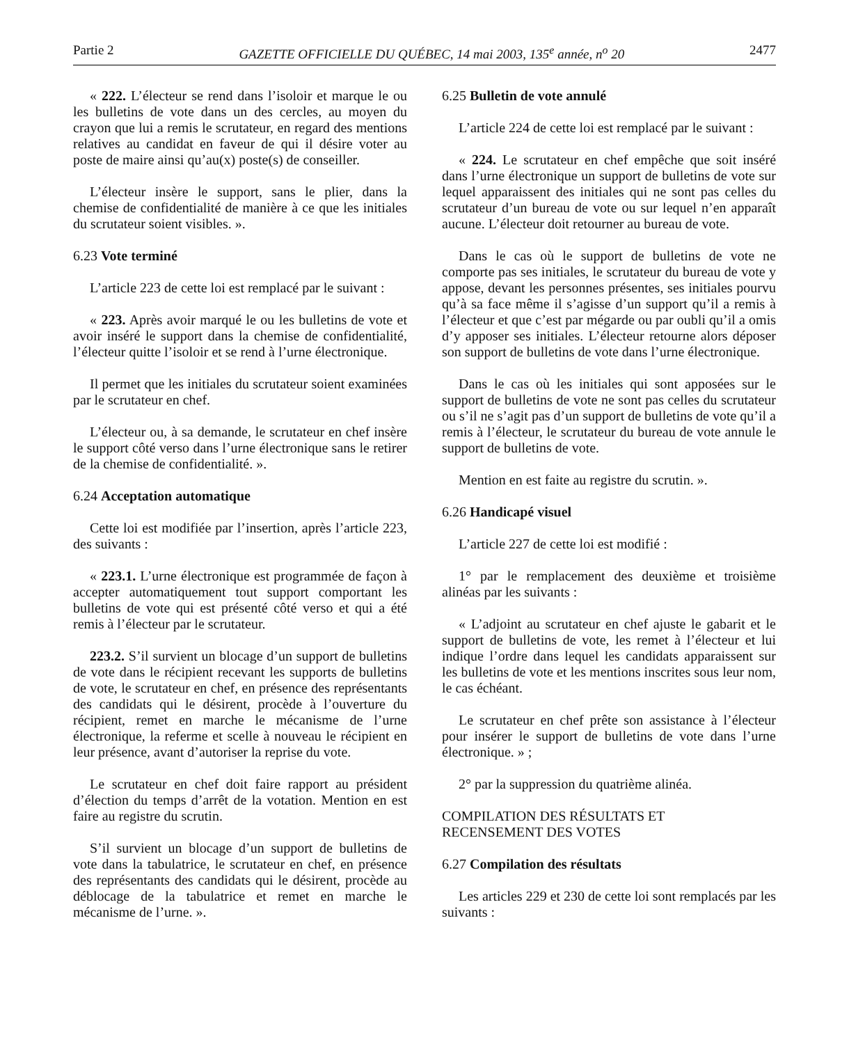Partie 2 GAZETTE OFFICIELLE DU QUÉBEC, 14 mai 2003, 135<sup>e</sup> année, n<sup>o</sup> 20 2477
« 222. L’électeur se rend dans l’isoloir et marque le ou les bulletins de vote dans un des cercles, au moyen du crayon que lui a remis le scrutateur, en regard des mentions relatives au candidat en faveur de qui il désire voter au poste de maire ainsi qu’au(x) poste(s) de conseiller.
L’électeur insère le support, sans le plier, dans la chemise de confidentialité de manière à ce que les initiales du scrutateur soient visibles. ».
6.23 Vote terminé
L’article 223 de cette loi est remplacé par le suivant :
« 223. Après avoir marqué le ou les bulletins de vote et avoir inséré le support dans la chemise de confidentialité, l’électeur quitte l’isoloir et se rend à l’urne électronique.
Il permet que les initiales du scrutateur soient examinées par le scrutateur en chef.
L’électeur ou, à sa demande, le scrutateur en chef insère le support côté verso dans l’urne électronique sans le retirer de la chemise de confidentialité. ».
6.24 Acceptation automatique
Cette loi est modifiée par l’insertion, après l’article 223, des suivants :
« 223.1. L’urne électronique est programmée de façon à accepter automatiquement tout support comportant les bulletins de vote qui est présenté côté verso et qui a été remis à l’électeur par le scrutateur.
223.2. S’il survient un blocage d’un support de bulletins de vote dans le récipient recevant les supports de bulletins de vote, le scrutateur en chef, en présence des représentants des candidats qui le désirent, procède à l’ouverture du récipient, remet en marche le mécanisme de l’urne électronique, la referme et scelle à nouveau le récipient en leur présence, avant d’autoriser la reprise du vote.
Le scrutateur en chef doit faire rapport au président d’élection du temps d’arrêt de la votation. Mention en est faire au registre du scrutin.
S’il survient un blocage d’un support de bulletins de vote dans la tabulatrice, le scrutateur en chef, en présence des représentants des candidats qui le désirent, procède au déblocage de la tabulatrice et remet en marche le mécanisme de l’urne. ».
6.25 Bulletin de vote annulé
L’article 224 de cette loi est remplacé par le suivant :
« 224. Le scrutateur en chef empêche que soit inséré dans l’urne électronique un support de bulletins de vote sur lequel apparaissent des initiales qui ne sont pas celles du scrutateur d’un bureau de vote ou sur lequel n’en apparaît aucune. L’électeur doit retourner au bureau de vote.
Dans le cas où le support de bulletins de vote ne comporte pas ses initiales, le scrutateur du bureau de vote y appose, devant les personnes présentes, ses initiales pourvu qu’à sa face même il s’agisse d’un support qu’il a remis à l’électeur et que c’est par mégarde ou par oubli qu’il a omis d’y apposer ses initiales. L’électeur retourne alors déposer son support de bulletins de vote dans l’urne électronique.
Dans le cas où les initiales qui sont apposées sur le support de bulletins de vote ne sont pas celles du scrutateur ou s’il ne s’agit pas d’un support de bulletins de vote qu’il a remis à l’électeur, le scrutateur du bureau de vote annule le support de bulletins de vote.
Mention en est faite au registre du scrutin. ».
6.26 Handicapé visuel
L’article 227 de cette loi est modifié :
1° par le remplacement des deuxième et troisième alinéas par les suivants :
« L’adjoint au scrutateur en chef ajuste le gabarit et le support de bulletins de vote, les remet à l’électeur et lui indique l’ordre dans lequel les candidats apparaissent sur les bulletins de vote et les mentions inscrites sous leur nom, le cas échéant.
Le scrutateur en chef prête son assistance à l’électeur pour insérer le support de bulletins de vote dans l’urne électronique. » ;
2° par la suppression du quatrième alinéa.
COMPILATION DES RÉSULTATS ET
RECENSEMENT DES VOTES
6.27 Compilation des résultats
Les articles 229 et 230 de cette loi sont remplacés par les suivants :